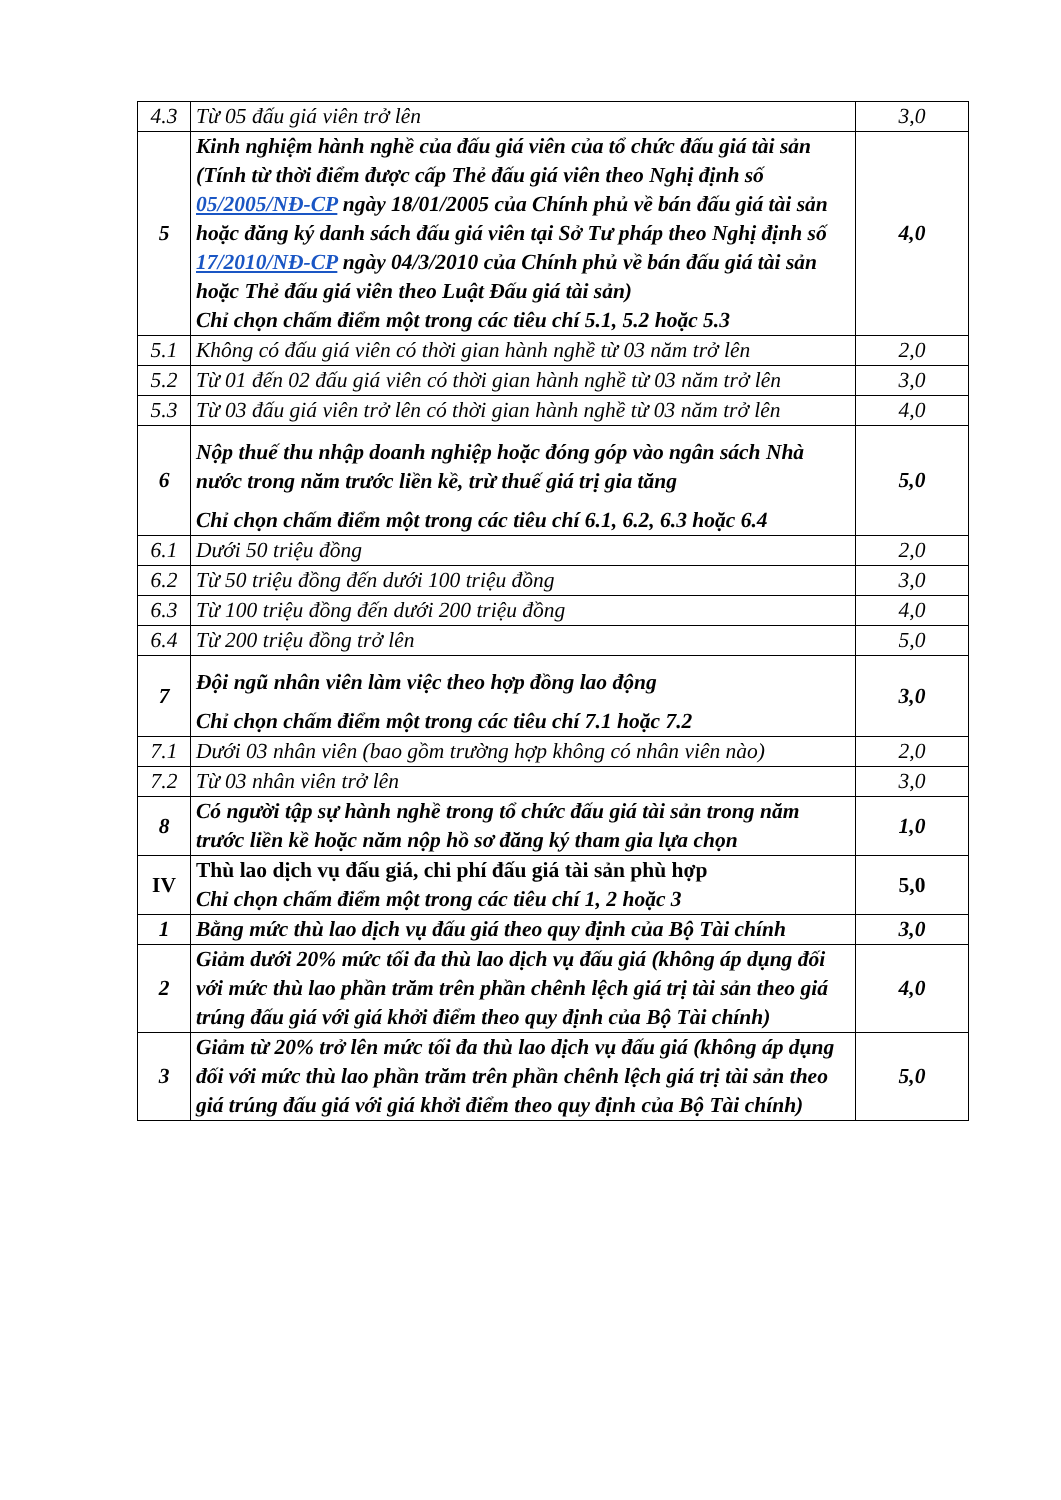| 4.3 | Từ 05 đấu giá viên trở lên | 3,0 |
| 5 | Kinh nghiệm hành nghề của đấu giá viên của tổ chức đấu giá tài sản (Tính từ thời điểm được cấp Thẻ đấu giá viên theo Nghị định số 05/2005/NĐ-CP ngày 18/01/2005 của Chính phủ về bán đấu giá tài sản hoặc đăng ký danh sách đấu giá viên tại Sở Tư pháp theo Nghị định số 17/2010/NĐ-CP ngày 04/3/2010 của Chính phủ về bán đấu giá tài sản hoặc Thẻ đấu giá viên theo Luật Đấu giá tài sản) Chỉ chọn chấm điểm một trong các tiêu chí 5.1, 5.2 hoặc 5.3 | 4,0 |
| 5.1 | Không có đấu giá viên có thời gian hành nghề từ 03 năm trở lên | 2,0 |
| 5.2 | Từ 01 đến 02 đấu giá viên có thời gian hành nghề từ 03 năm trở lên | 3,0 |
| 5.3 | Từ 03 đấu giá viên trở lên có thời gian hành nghề từ 03 năm trở lên | 4,0 |
| 6 | Nộp thuế thu nhập doanh nghiệp hoặc đóng góp vào ngân sách Nhà nước trong năm trước liền kề, trừ thuế giá trị gia tăng Chỉ chọn chấm điểm một trong các tiêu chí 6.1, 6.2, 6.3 hoặc 6.4 | 5,0 |
| 6.1 | Dưới 50 triệu đồng | 2,0 |
| 6.2 | Từ 50 triệu đồng đến dưới 100 triệu đồng | 3,0 |
| 6.3 | Từ 100 triệu đồng đến dưới 200 triệu đồng | 4,0 |
| 6.4 | Từ 200 triệu đồng trở lên | 5,0 |
| 7 | Đội ngũ nhân viên làm việc theo hợp đồng lao động Chỉ chọn chấm điểm một trong các tiêu chí 7.1 hoặc 7.2 | 3,0 |
| 7.1 | Dưới 03 nhân viên (bao gồm trường hợp không có nhân viên nào) | 2,0 |
| 7.2 | Từ 03 nhân viên trở lên | 3,0 |
| 8 | Có người tập sự hành nghề trong tổ chức đấu giá tài sản trong năm trước liền kề hoặc năm nộp hồ sơ đăng ký tham gia lựa chọn | 1,0 |
| IV | Thù lao dịch vụ đấu giá, chi phí đấu giá tài sản phù hợp Chỉ chọn chấm điểm một trong các tiêu chí 1, 2 hoặc 3 | 5,0 |
| 1 | Bằng mức thù lao dịch vụ đấu giá theo quy định của Bộ Tài chính | 3,0 |
| 2 | Giảm dưới 20% mức tối đa thù lao dịch vụ đấu giá (không áp dụng đối với mức thù lao phần trăm trên phần chênh lệch giá trị tài sản theo giá trúng đấu giá với giá khởi điểm theo quy định của Bộ Tài chính) | 4,0 |
| 3 | Giảm từ 20% trở lên mức tối đa thù lao dịch vụ đấu giá (không áp dụng đối với mức thù lao phần trăm trên phần chênh lệch giá trị tài sản theo giá trúng đấu giá với giá khởi điểm theo quy định của Bộ Tài chính) | 5,0 |